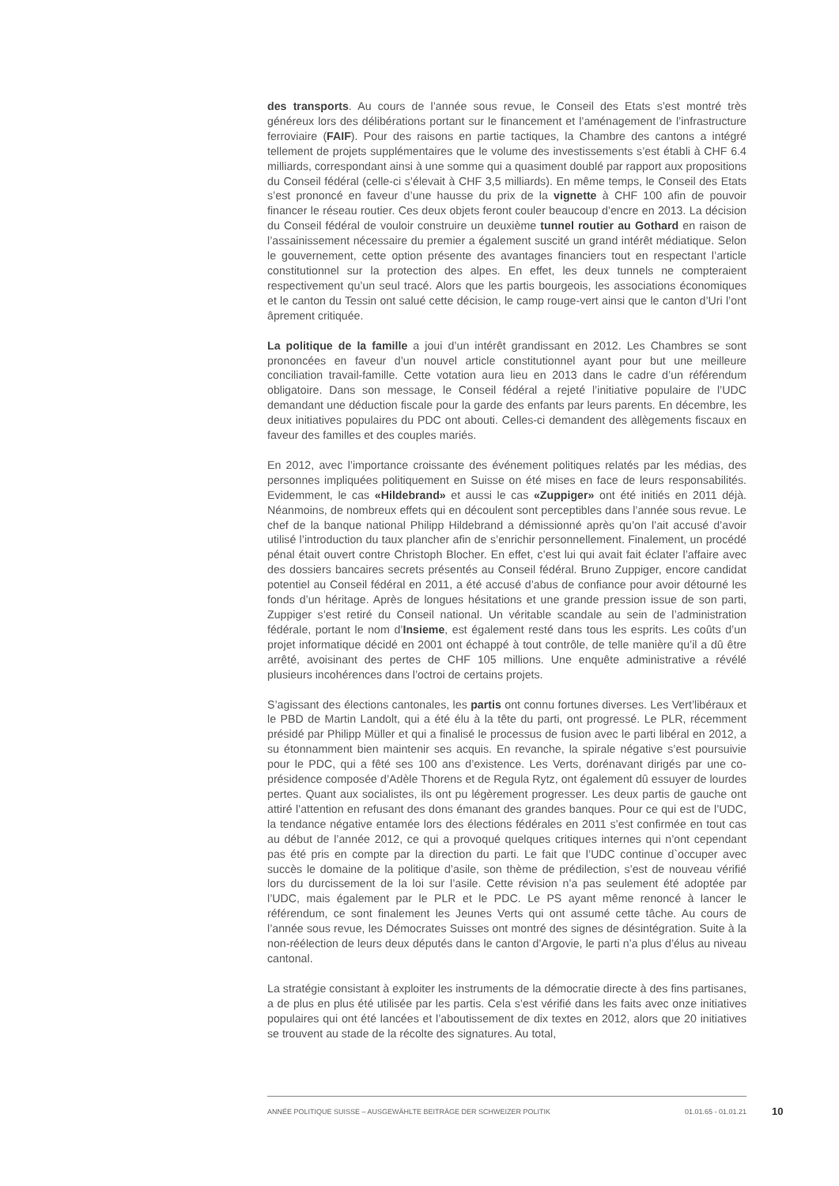des transports. Au cours de l’année sous revue, le Conseil des Etats s’est montré très généreux lors des délibérations portant sur le financement et l’aménagement de l’infrastructure ferroviaire (FAIF). Pour des raisons en partie tactiques, la Chambre des cantons a intégré tellement de projets supplémentaires que le volume des investissements s’est établi à CHF 6.4 milliards, correspondant ainsi à une somme qui a quasiment doublé par rapport aux propositions du Conseil fédéral (celle-ci s’élevait à CHF 3,5 milliards). En même temps, le Conseil des Etats s’est prononcé en faveur d’une hausse du prix de la vignette à CHF 100 afin de pouvoir financer le réseau routier. Ces deux objets feront couler beaucoup d’encre en 2013. La décision du Conseil fédéral de vouloir construire un deuxième tunnel routier au Gothard en raison de l’assainissement nécessaire du premier a également suscité un grand intérêt médiatique. Selon le gouvernement, cette option présente des avantages financiers tout en respectant l’article constitutionnel sur la protection des alpes. En effet, les deux tunnels ne compteraient respectivement qu’un seul tracé. Alors que les partis bourgeois, les associations économiques et le canton du Tessin ont salué cette décision, le camp rouge-vert ainsi que le canton d’Uri l’ont âprement critiquée.
La politique de la famille a joui d’un intérêt grandissant en 2012. Les Chambres se sont prononcées en faveur d’un nouvel article constitutionnel ayant pour but une meilleure conciliation travail-famille. Cette votation aura lieu en 2013 dans le cadre d’un référendum obligatoire. Dans son message, le Conseil fédéral a rejeté l’initiative populaire de l’UDC demandant une déduction fiscale pour la garde des enfants par leurs parents. En décembre, les deux initiatives populaires du PDC ont abouti. Celles-ci demandent des allègements fiscaux en faveur des familles et des couples mariés.
En 2012, avec l’importance croissante des événement politiques relatés par les médias, des personnes impliquées politiquement en Suisse on été mises en face de leurs responsabilités. Evidemment, le cas «Hildebrand» et aussi le cas «Zuppiger» ont été initiés en 2011 déjà. Néanmoins, de nombreux effets qui en découlent sont perceptibles dans l’année sous revue. Le chef de la banque national Philipp Hildebrand a démissionné après qu’on l’ait accusé d’avoir utilisé l’introduction du taux plancher afin de s’enrichir personnellement. Finalement, un procédé pénal était ouvert contre Christoph Blocher. En effet, c’est lui qui avait fait éclater l’affaire avec des dossiers bancaires secrets présentés au Conseil fédéral. Bruno Zuppiger, encore candidat potentiel au Conseil fédéral en 2011, a été accusé d’abus de confiance pour avoir détourné les fonds d’un héritage. Après de longues hésitations et une grande pression issue de son parti, Zuppiger s’est retiré du Conseil national. Un véritable scandale au sein de l’administration fédérale, portant le nom d’Insieme, est également resté dans tous les esprits. Les coûts d’un projet informatique décidé en 2001 ont échappé à tout contrôle, de telle manière qu’il a dû être arrêté, avoisinant des pertes de CHF 105 millions. Une enquête administrative a révélé plusieurs incohérences dans l’octroi de certains projets.
S’agissant des élections cantonales, les partis ont connu fortunes diverses. Les Vert’libéraux et le PBD de Martin Landolt, qui a été élu à la tête du parti, ont progressé. Le PLR, récemment présidé par Philipp Müller et qui a finalisé le processus de fusion avec le parti libéral en 2012, a su étonnamment bien maintenir ses acquis. En revanche, la spirale négative s’est poursuivie pour le PDC, qui a fêté ses 100 ans d’existence. Les Verts, dorénavant dirigés par une co-présidence composée d’Adèle Thorens et de Regula Rytz, ont également dû essuyer de lourdes pertes. Quant aux socialistes, ils ont pu légèrement progresser. Les deux partis de gauche ont attiré l’attention en refusant des dons émanant des grandes banques. Pour ce qui est de l’UDC, la tendance négative entamée lors des élections fédérales en 2011 s’est confirmée en tout cas au début de l’année 2012, ce qui a provoqué quelques critiques internes qui n’ont cependant pas été pris en compte par la direction du parti. Le fait que l’UDC continue d`occuper avec succès le domaine de la politique d’asile, son thème de prédilection, s’est de nouveau vérifié lors du durcissement de la loi sur l’asile. Cette révision n’a pas seulement été adoptée par l’UDC, mais également par le PLR et le PDC. Le PS ayant même renoncé à lancer le référendum, ce sont finalement les Jeunes Verts qui ont assumé cette tâche. Au cours de l’année sous revue, les Démocrates Suisses ont montré des signes de désintégration. Suite à la non-réélection de leurs deux députés dans le canton d’Argovie, le parti n’a plus d’élus au niveau cantonal.
La stratégie consistant à exploiter les instruments de la démocratie directe à des fins partisanes, a de plus en plus été utilisée par les partis. Cela s’est vérifié dans les faits avec onze initiatives populaires qui ont été lancées et l’aboutissement de dix textes en 2012, alors que 20 initiatives se trouvent au stade de la récolte des signatures. Au total,
ANNÉE POLITIQUE SUISSE – AUSGEWÄHLTE BEITRÄGE DER SCHWEIZER POLITIK 01.01.65 - 01.01.21
10